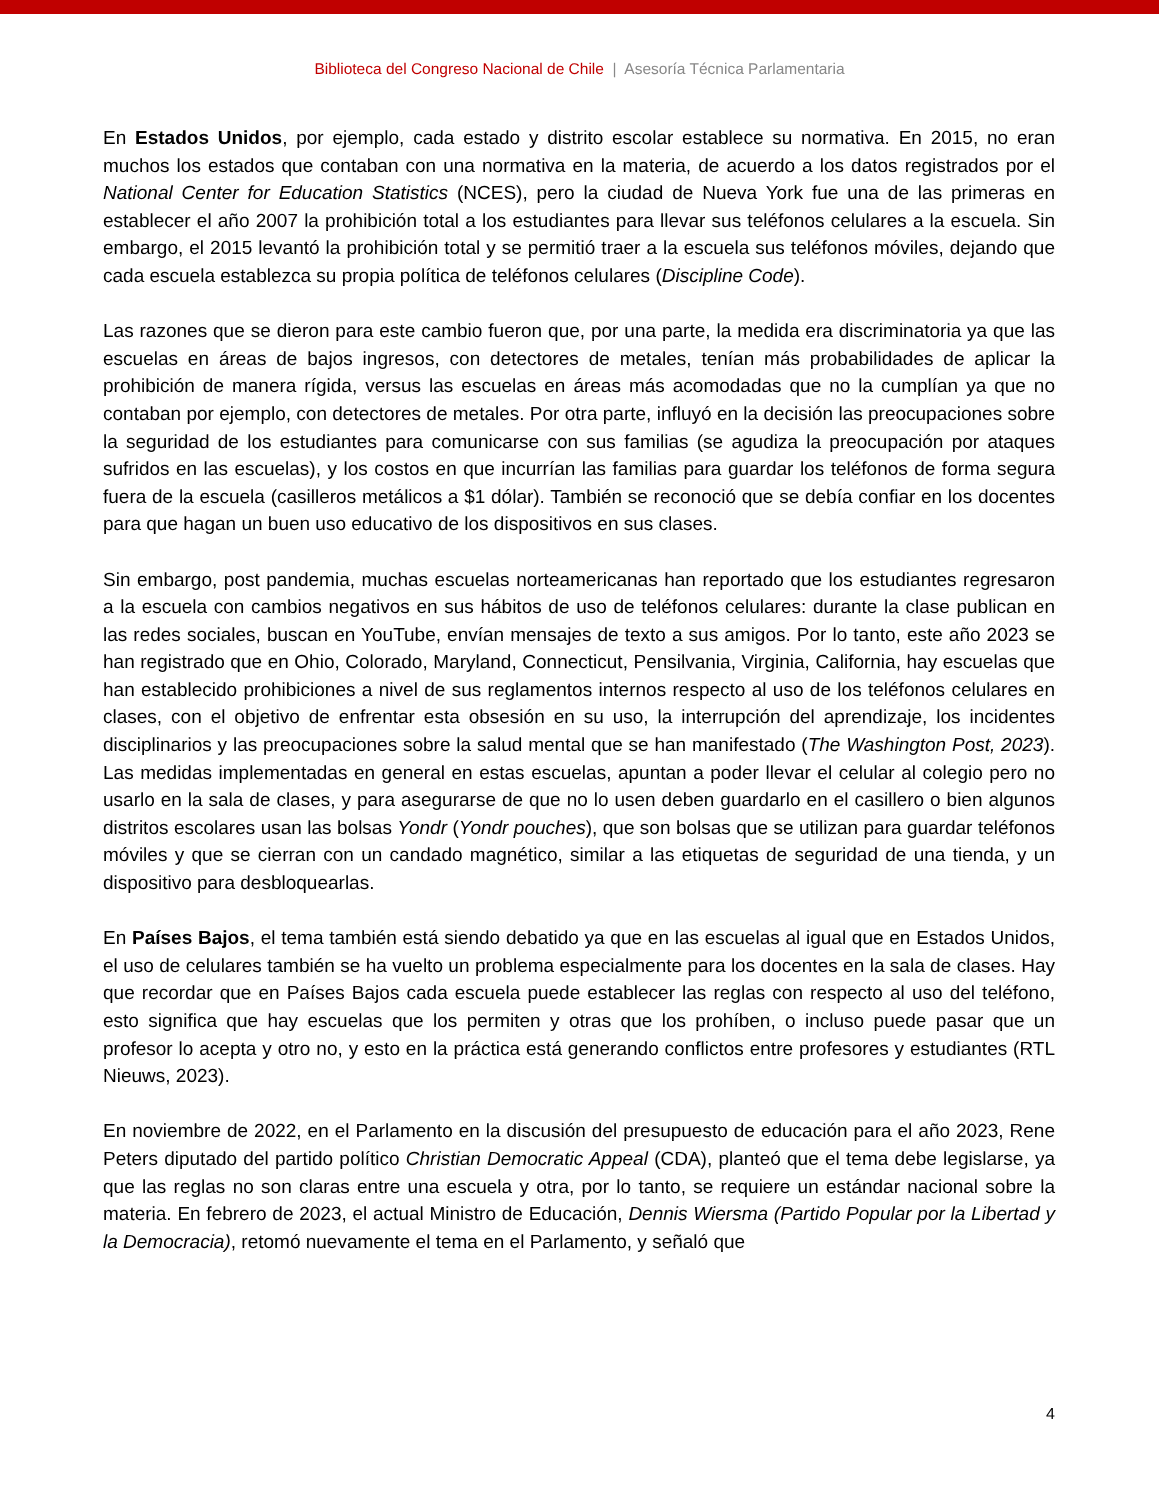Biblioteca del Congreso Nacional de Chile | Asesoría Técnica Parlamentaria
En Estados Unidos, por ejemplo, cada estado y distrito escolar establece su normativa. En 2015, no eran muchos los estados que contaban con una normativa en la materia, de acuerdo a los datos registrados por el National Center for Education Statistics (NCES), pero la ciudad de Nueva York fue una de las primeras en establecer el año 2007 la prohibición total a los estudiantes para llevar sus teléfonos celulares a la escuela. Sin embargo, el 2015 levantó la prohibición total y se permitió traer a la escuela sus teléfonos móviles, dejando que cada escuela establezca su propia política de teléfonos celulares (Discipline Code).
Las razones que se dieron para este cambio fueron que, por una parte, la medida era discriminatoria ya que las escuelas en áreas de bajos ingresos, con detectores de metales, tenían más probabilidades de aplicar la prohibición de manera rígida, versus las escuelas en áreas más acomodadas que no la cumplían ya que no contaban por ejemplo, con detectores de metales. Por otra parte, influyó en la decisión las preocupaciones sobre la seguridad de los estudiantes para comunicarse con sus familias (se agudiza la preocupación por ataques sufridos en las escuelas), y los costos en que incurrían las familias para guardar los teléfonos de forma segura fuera de la escuela (casilleros metálicos a $1 dólar). También se reconoció que se debía confiar en los docentes para que hagan un buen uso educativo de los dispositivos en sus clases.
Sin embargo, post pandemia, muchas escuelas norteamericanas han reportado que los estudiantes regresaron a la escuela con cambios negativos en sus hábitos de uso de teléfonos celulares: durante la clase publican en las redes sociales, buscan en YouTube, envían mensajes de texto a sus amigos. Por lo tanto, este año 2023 se han registrado que en Ohio, Colorado, Maryland, Connecticut, Pensilvania, Virginia, California, hay escuelas que han establecido prohibiciones a nivel de sus reglamentos internos respecto al uso de los teléfonos celulares en clases, con el objetivo de enfrentar esta obsesión en su uso, la interrupción del aprendizaje, los incidentes disciplinarios y las preocupaciones sobre la salud mental que se han manifestado (The Washington Post, 2023). Las medidas implementadas en general en estas escuelas, apuntan a poder llevar el celular al colegio pero no usarlo en la sala de clases, y para asegurarse de que no lo usen deben guardarlo en el casillero o bien algunos distritos escolares usan las bolsas Yondr (Yondr pouches), que son bolsas que se utilizan para guardar teléfonos móviles y que se cierran con un candado magnético, similar a las etiquetas de seguridad de una tienda, y un dispositivo para desbloquearlas.
En Países Bajos, el tema también está siendo debatido ya que en las escuelas al igual que en Estados Unidos, el uso de celulares también se ha vuelto un problema especialmente para los docentes en la sala de clases. Hay que recordar que en Países Bajos cada escuela puede establecer las reglas con respecto al uso del teléfono, esto significa que hay escuelas que los permiten y otras que los prohíben, o incluso puede pasar que un profesor lo acepta y otro no, y esto en la práctica está generando conflictos entre profesores y estudiantes (RTL Nieuws, 2023).
En noviembre de 2022, en el Parlamento en la discusión del presupuesto de educación para el año 2023, Rene Peters diputado del partido político Christian Democratic Appeal (CDA), planteó que el tema debe legislarse, ya que las reglas no son claras entre una escuela y otra, por lo tanto, se requiere un estándar nacional sobre la materia. En febrero de 2023, el actual Ministro de Educación, Dennis Wiersma (Partido Popular por la Libertad y la Democracia), retomó nuevamente el tema en el Parlamento, y señaló que
4